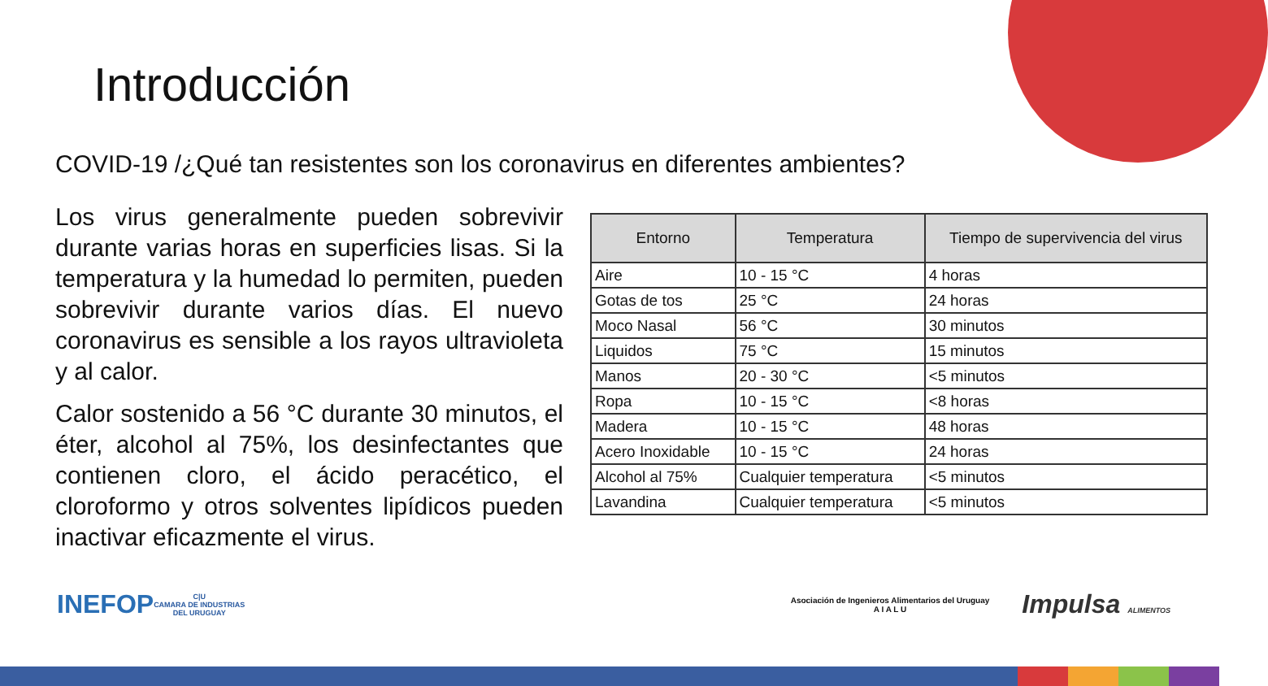Introducción
COVID-19 /¿Qué tan resistentes son los coronavirus en diferentes ambientes?
Los virus generalmente pueden sobrevivir durante varias horas en superficies lisas. Si la temperatura y la humedad lo permiten, pueden sobrevivir durante varios días. El nuevo coronavirus es sensible a los rayos ultravioleta y al calor.
Calor sostenido a 56 °C durante 30 minutos, el éter, alcohol al 75%, los desinfectantes que contienen cloro, el ácido peracético, el cloroformo y otros solventes lipídicos pueden inactivar eficazmente el virus.
| Entorno | Temperatura | Tiempo de supervivencia del virus |
| --- | --- | --- |
| Aire | 10 - 15 °C | 4 horas |
| Gotas de tos | 25 °C | 24 horas |
| Moco Nasal | 56 °C | 30 minutos |
| Liquidos | 75 °C | 15 minutos |
| Manos | 20 - 30 °C | <5 minutos |
| Ropa | 10 - 15 °C | <8 horas |
| Madera | 10 - 15 °C | 48 horas |
| Acero Inoxidable | 10 - 15 °C | 24 horas |
| Alcohol al 75% | Cualquier temperatura | <5 minutos |
| Lavandina | Cualquier temperatura | <5 minutos |
INEFOP C|U
CAMARA DE INDUSTRIAS
DEL URUGUAY Asociación de Ingenieros Alimentarios del Uruguay
A I A L U Impulsa ALIMENTOS